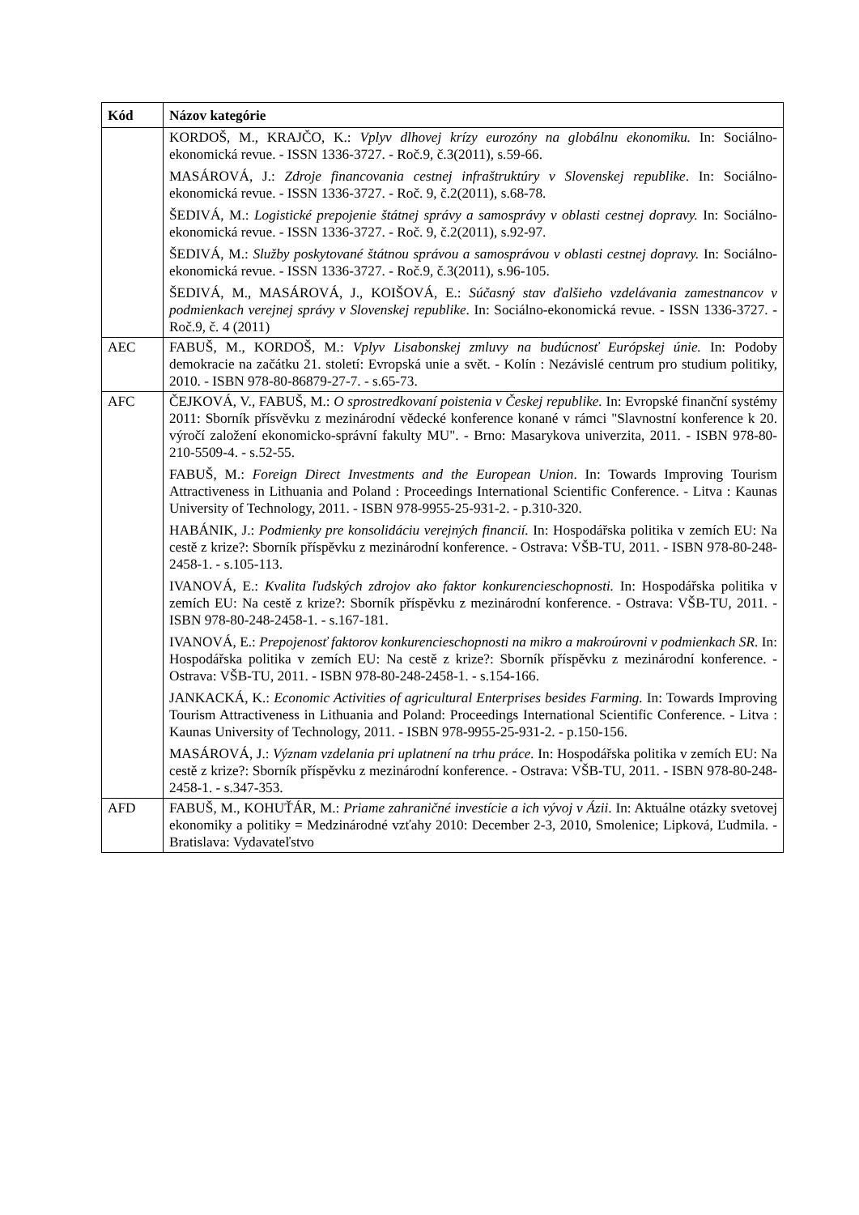| Kód | Názov kategórie |
| --- | --- |
| | KORDOŠ, M., KRAJČO, K.: Vplyv dlhovej krízy eurozóny na globálnu ekonomiku. In: Sociálno-ekonomická revue. - ISSN 1336-3727. - Roč.9, č.3(2011), s.59-66. MASÁROVÁ, J.: Zdroje financovania cestnej infraštruktúry v Slovenskej republike . In: Sociálno-ekonomická revue. - ISSN 1336-3727. - Roč. 9, č.2(2011), s.68-78. ŠEDIVÁ, M.: Logistické prepojenie štátnej správy a samosprávy v oblasti cestnej dopravy. In: Sociálno-ekonomická revue. - ISSN 1336-3727. - Roč. 9, č.2(2011), s.92-97. ŠEDIVÁ, M.: Služby poskytované štátnou správou a samosprávou v oblasti cestnej dopravy. In: Sociálno-ekonomická revue. - ISSN 1336-3727. - Roč.9, č.3(2011), s.96-105. ŠEDIVÁ, M., MASÁROVÁ, J., KOIŠOVÁ, E.: Súčasný stav ďalšieho vzdelávania zamestnancov v podmienkach verejnej správy v Slovenskej republike . In: Sociálno-ekonomická revue. - ISSN 1336-3727. - Roč.9, č. 4 (2011) |
| AEC | FABUŠ, M., KORDOŠ, M.: Vplyv Lisabonskej zmluvy na budúcnosť Európskej únie. In: Podoby demokracie na začátku 21. století: Evropská unie a svět. - Kolín : Nezávislé centrum pro studium politiky, 2010. - ISBN 978-80-86879-27-7. - s.65-73. |
| AFC | ČEJKOVÁ, V., FABUŠ, M.: O sprostredkovaní poistenia v Českej republike. In: Evropské finanční systémy 2011: Sborník přísvěvku z mezinárodní vědecké konference konané v rámci "Slavnostní konference k 20. výročí založení ekonomicko-správní fakulty MU". - Brno: Masarykova univerzita, 2011. - ISBN 978-80-210-5509-4. - s.52-55. FABUŠ, M.: Foreign Direct Investments and the European Union . In: Towards Improving Tourism Attractiveness in Lithuania and Poland : Proceedings International Scientific Conference. - Litva : Kaunas University of Technology, 2011. - ISBN 978-9955-25-931-2. - p.310-320. HABÁNIK, J.: Podmienky pre konsolidáciu verejných financií. In: Hospodářska politika v zemích EU: Na cestě z krize?: Sborník příspěvku z mezinárodní konference. - Ostrava: VŠB-TU, 2011. - ISBN 978-80-248-2458-1. - s.105-113. IVANOVÁ, E.: Kvalita ľudských zdrojov ako faktor konkurencieschopnosti. In: Hospodářska politika v zemích EU: Na cestě z krize?: Sborník příspěvku z mezinárodní konference. - Ostrava: VŠB-TU, 2011. - ISBN 978-80-248-2458-1. - s.167-181. IVANOVÁ, E.: Prepojenosť faktorov konkurencieschopnosti na mikro a makroúrovni v podmienkach SR . In: Hospodářska politika v zemích EU: Na cestě z krize?: Sborník příspěvku z mezinárodní konference. - Ostrava: VŠB-TU, 2011. - ISBN 978-80-248-2458-1. - s.154-166. JANKACKÁ, K.: Economic Activities of agricultural Enterprises besides Farming. In: Towards Improving Tourism Attractiveness in Lithuania and Poland: Proceedings International Scientific Conference. - Litva : Kaunas University of Technology, 2011. - ISBN 978-9955-25-931-2. - p.150-156. MASÁROVÁ, J.: Význam vzdelania pri uplatnení na trhu práce. In: Hospodářska politika v zemích EU: Na cestě z krize?: Sborník příspěvku z mezinárodní konference. - Ostrava: VŠB-TU, 2011. - ISBN 978-80-248-2458-1. - s.347-353. |
| AFD | FABUŠ, M., KOHUŤÁR, M.: Priame zahraničné investície a ich vývoj v Ázii . In: Aktuálne otázky svetovej ekonomiky a politiky = Medzinárodné vzťahy 2010: December 2-3, 2010, Smolenice; Lipková, Ľudmila. - Bratislava: Vydavateľstvo |